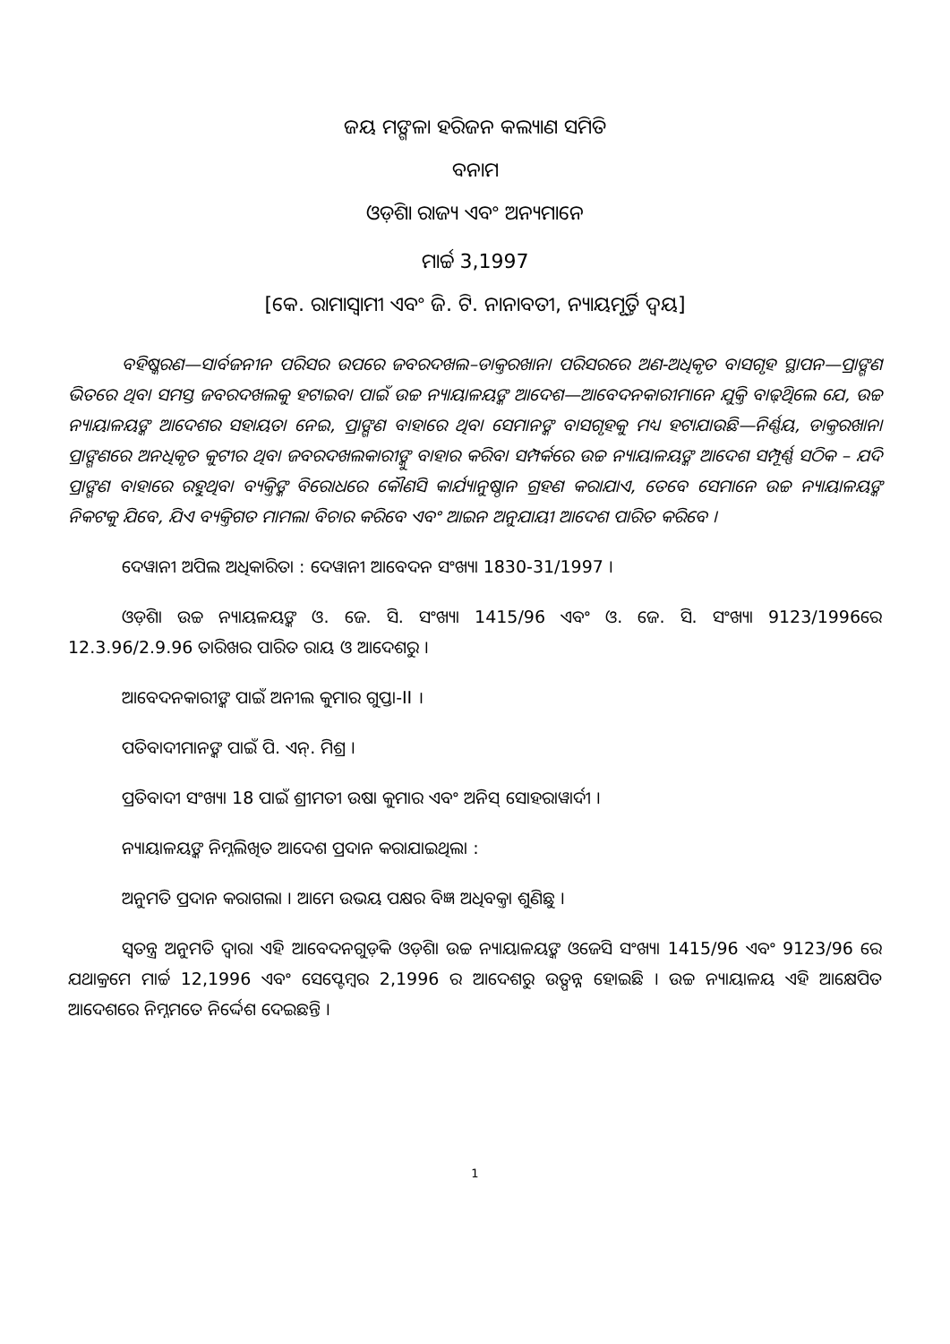ଜୟ ମଙ୍ଗଳା ହରିଜନ କଲ୍ୟାଣ ସମିତି
ବନାମ
ଓଡ଼ିଶା ରାଜ୍ୟ ଏବଂ ଅନ୍ୟମାନେ
ମାର୍ଚ୍ଚ 3,1997
[କେ. ରାମାସ୍ୱାମୀ ଏବଂ ଜି. ଟି. ନାନାବତୀ, ନ୍ୟାୟମୂର୍ତ୍ତି ଦ୍ୱୟ]
ବହିଷ୍କରଣ—ସାର୍ବଜନୀନ ପରିସର ଉପରେ ଜବରଦଖଲ–ଡାକ୍ତରଖାନା ପରିସରରେ ଅଣ-ଅଧିକୃତ ବାସଗୃହ ସ୍ଥାପନ—ପ୍ରାଙ୍ଗଣ ଭିତରେ ଥିବା ସମସ୍ତ ଜବରଦଖଲକୁ ହଟାଇବା ପାଇଁ ଉଚ୍ଚ ନ୍ୟାୟାଳୟଙ୍କ ଆଦେଶ—ଆବେଦନକାରୀମାନେ ଯୁକ୍ତି ବାଢ଼ିଥିଲେ ଯେ, ଉଚ୍ଚ ନ୍ୟାୟାଳୟଙ୍କ ଆଦେଶର ସହାୟତା ନେଇ, ପ୍ରାଙ୍ଗଣ ବାହାରେ ଥିବା ସେମାନଙ୍କ ବାସଗୃହକୁ ମଧ୍ୟ ହଟାଯାଉଛି—ନିର୍ଣ୍ଣୟ, ଡାକ୍ତରଖାନା ପ୍ରାଙ୍ଗଣରେ ଅନଧିକୃତ କୁଟୀର ଥିବା ଜବରଦଖଲକାରୀଙ୍କୁ ବାହାର କରିବା ସମ୍ପର୍କରେ ଉଚ୍ଚ ନ୍ୟାୟାଳୟଙ୍କ ଆଦେଶ ସମ୍ପୂର୍ଣ୍ଣ ସଠିକ – ଯଦି ପ୍ରାଙ୍ଗଣ ବାହାରେ ରହୁଥିବା ବ୍ୟକ୍ତିଙ୍କ ବିରୋଧରେ କୌଣସି କାର୍ଯ୍ୟାନୁଷ୍ଠାନ ଗ୍ରହଣ କରାଯାଏ, ତେବେ ସେମାନେ ଉଚ୍ଚ ନ୍ୟାୟାଳୟଙ୍କ ନିକଟକୁ ଯିବେ, ଯିଏ ବ୍ୟକ୍ତିଗତ ମାମଲା ବିଚାର କରିବେ ଏବଂ ଆଇନ ଅନୁଯାୟୀ ଆଦେଶ ପାରିତ କରିବେ ।
ଦେୱାନୀ ଅପିଲ ଅଧିକାରିତା : ଦେୱାନୀ ଆବେଦନ ସଂଖ୍ୟା 1830-31/1997 ।
ଓଡ଼ିଶା ଉଚ୍ଚ ନ୍ୟାୟଳୟଙ୍କ ଓ. ଜେ. ସି. ସଂଖ୍ୟା 1415/96 ଏବଂ ଓ. ଜେ. ସି. ସଂଖ୍ୟା 9123/1996ରେ 12.3.96/2.9.96 ତାରିଖର ପାରିତ ରାୟ ଓ ଆଦେଶରୁ ।
ଆବେଦନକାରୀଙ୍କ ପାଇଁ ଅନୀଲ କୁମାର ଗୁପ୍ତା-II ।
ପତିବାଦୀମାନଙ୍କ ପାଇଁ ପି. ଏନ୍. ମିଶ୍ର ।
ପ୍ରତିବାଦୀ ସଂଖ୍ୟା 18 ପାଇଁ ଶ୍ରୀମତୀ ଉଷା କୁମାର ଏବଂ ଅନିସ୍ ସୋହରାୱାର୍ଦୀ ।
ନ୍ୟାୟାଳୟଙ୍କ ନିମ୍ନଲିଖିତ ଆଦେଶ ପ୍ରଦାନ କରାଯାଇଥିଲା :
ଅନୁମତି ପ୍ରଦାନ କରାଗଲା । ଆମେ ଉଭୟ ପକ୍ଷର ବିଜ୍ଞ ଅଧିବକ୍ତା ଶୁଣିଛୁ ।
ସ୍ୱତନ୍ତ୍ର ଅନୁମତି ଦ୍ୱାରା ଏହି ଆବେଦନଗୁଡ଼ିକ ଓଡ଼ିଶା ଉଚ୍ଚ ନ୍ୟାୟାଳୟଙ୍କ ଓଜେସି ସଂଖ୍ୟା 1415/96 ଏବଂ 9123/96 ରେ ଯଥାକ୍ରମେ ମାର୍ଚ୍ଚ 12,1996 ଏବଂ ସେପ୍ଟେମ୍ବର 2,1996 ର ଆଦେଶରୁ ଉତ୍ପନ୍ନ ହୋଇଛି । ଉଚ୍ଚ ନ୍ୟାୟାଳୟ ଏହି ଆକ୍ଷେପିତ ଆଦେଶରେ ନିମ୍ନମତେ ନିର୍ଦ୍ଦେଶ ଦେଇଛନ୍ତି ।
1